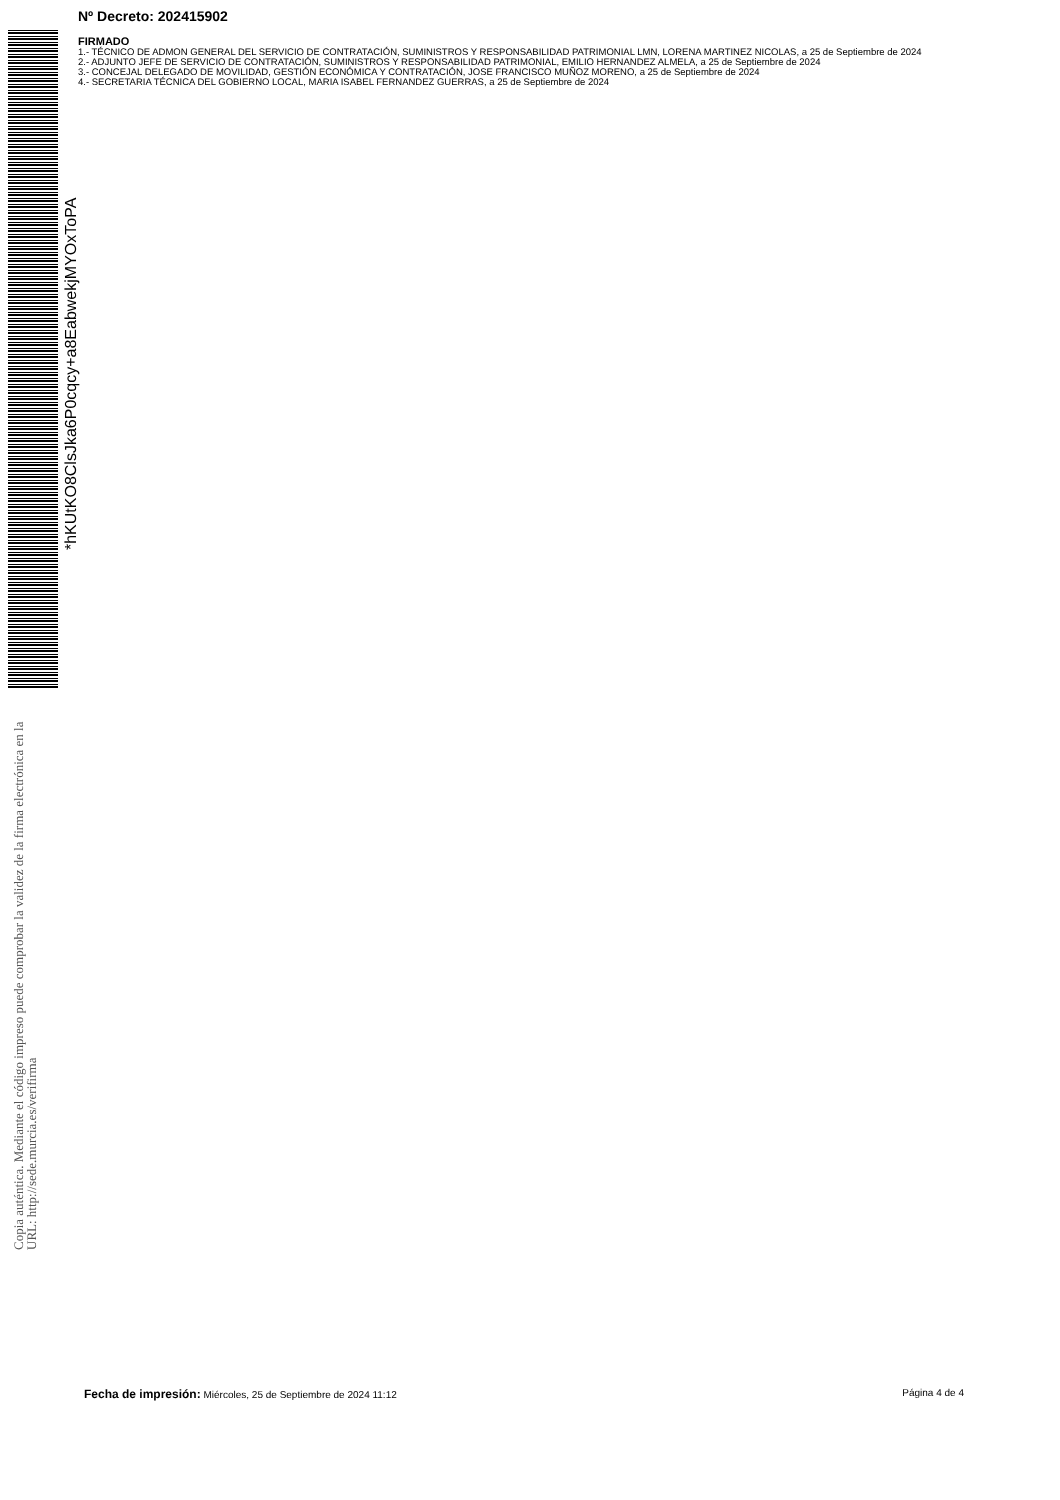Nº Decreto: 202415902
FIRMADO
1.- TÉCNICO DE ADMON GENERAL DEL SERVICIO DE CONTRATACIÓN, SUMINISTROS Y RESPONSABILIDAD PATRIMONIAL LMN, LORENA MARTINEZ NICOLAS, a 25 de Septiembre de 2024
2.- ADJUNTO JEFE DE SERVICIO DE CONTRATACIÓN, SUMINISTROS Y RESPONSABILIDAD PATRIMONIAL, EMILIO HERNANDEZ ALMELA, a 25 de Septiembre de 2024
3.- CONCEJAL DELEGADO DE MOVILIDAD, GESTIÓN ECONÓMICA Y CONTRATACIÓN, JOSE FRANCISCO MUÑOZ MORENO, a 25 de Septiembre de 2024
4.- SECRETARIA TÉCNICA DEL GOBIERNO LOCAL, MARIA ISABEL FERNANDEZ GUERRAS, a 25 de Septiembre de 2024
*hKUtKO8ClsJka6P0cqcy+a8EabwekjMYOxToPA
Copia auténtica. Mediante el código impreso puede comprobar la validez de la firma electrónica en la URL: http://sede.murcia.es/verifirma
Fecha de impresión: Miércoles, 25 de Septiembre de 2024 11:12 Página 4 de 4